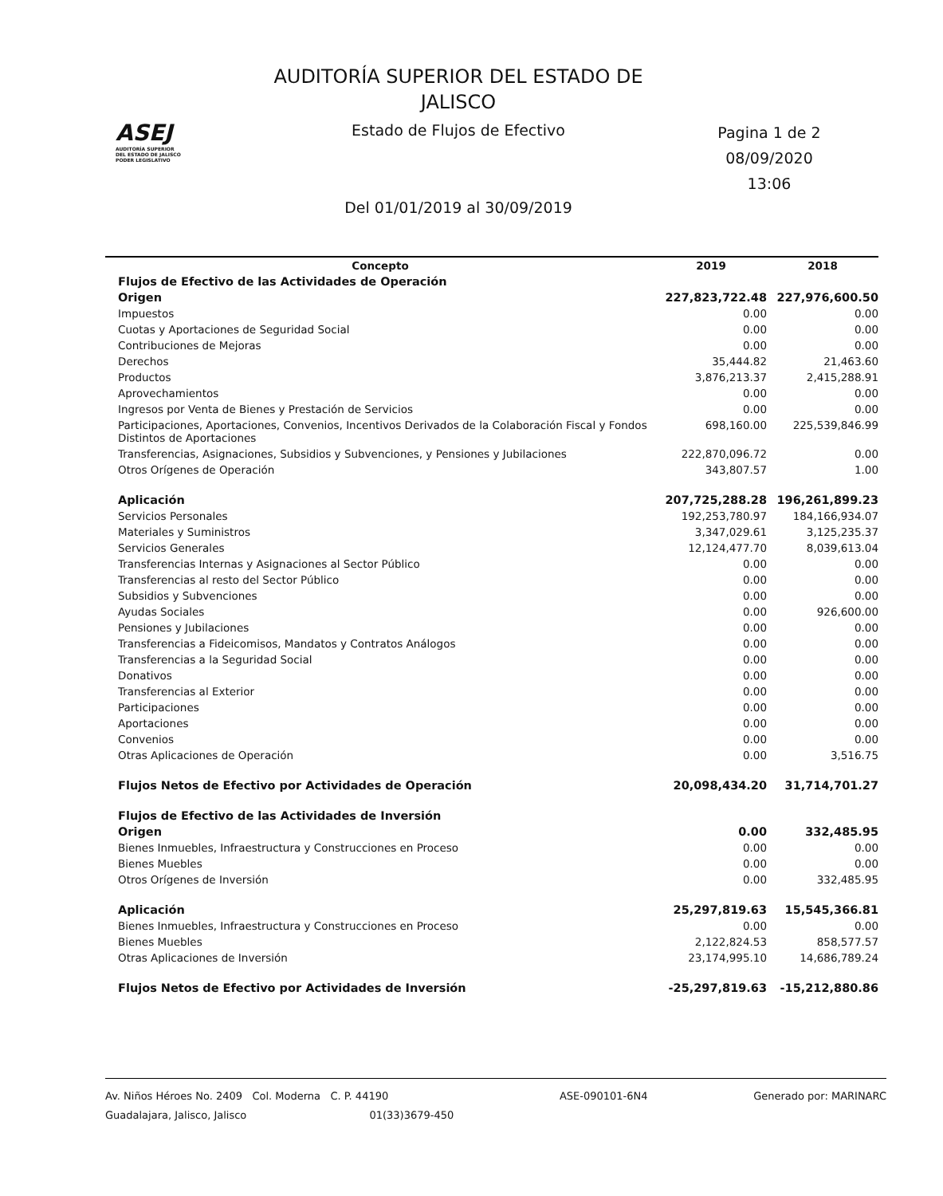ASEJ
AUDITORÍA SUPERIOR
DEL ESTADO DE JALISCO
PODER LEGISLATIVO
AUDITORÍA SUPERIOR DEL ESTADO DE
JALISCO
Estado de Flujos de Efectivo
Del 01/01/2019 al 30/09/2019
Pagina 1 de 2
08/09/2020
13:06
| Concepto | 2019 | 2018 |
| --- | --- | --- |
| Flujos de Efectivo de las Actividades de Operación | | |
| Origen | 227,823,722.48 | 227,976,600.50 |
| Impuestos | 0.00 | 0.00 |
| Cuotas y Aportaciones de Seguridad Social | 0.00 | 0.00 |
| Contribuciones de Mejoras | 0.00 | 0.00 |
| Derechos | 35,444.82 | 21,463.60 |
| Productos | 3,876,213.37 | 2,415,288.91 |
| Aprovechamientos | 0.00 | 0.00 |
| Ingresos por Venta de Bienes y Prestación de Servicios | 0.00 | 0.00 |
| Participaciones, Aportaciones, Convenios, Incentivos Derivados de la Colaboración Fiscal y Fondos Distintos de Aportaciones | 698,160.00 | 225,539,846.99 |
| Transferencias, Asignaciones, Subsidios y Subvenciones, y Pensiones y Jubilaciones | 222,870,096.72 | 0.00 |
| Otros Orígenes de Operación | 343,807.57 | 1.00 |
| Aplicación | 207,725,288.28 | 196,261,899.23 |
| Servicios Personales | 192,253,780.97 | 184,166,934.07 |
| Materiales y Suministros | 3,347,029.61 | 3,125,235.37 |
| Servicios Generales | 12,124,477.70 | 8,039,613.04 |
| Transferencias Internas y Asignaciones al Sector Público | 0.00 | 0.00 |
| Transferencias al resto del Sector Público | 0.00 | 0.00 |
| Subsidios y Subvenciones | 0.00 | 0.00 |
| Ayudas Sociales | 0.00 | 926,600.00 |
| Pensiones y Jubilaciones | 0.00 | 0.00 |
| Transferencias a Fideicomisos, Mandatos y Contratos Análogos | 0.00 | 0.00 |
| Transferencias a la Seguridad Social | 0.00 | 0.00 |
| Donativos | 0.00 | 0.00 |
| Transferencias al Exterior | 0.00 | 0.00 |
| Participaciones | 0.00 | 0.00 |
| Aportaciones | 0.00 | 0.00 |
| Convenios | 0.00 | 0.00 |
| Otras Aplicaciones de Operación | 0.00 | 3,516.75 |
| Flujos Netos de Efectivo por Actividades de Operación | 20,098,434.20 | 31,714,701.27 |
| Flujos de Efectivo de las Actividades de Inversión | | |
| Origen | 0.00 | 332,485.95 |
| Bienes Inmuebles, Infraestructura y Construcciones en Proceso | 0.00 | 0.00 |
| Bienes Muebles | 0.00 | 0.00 |
| Otros Orígenes de Inversión | 0.00 | 332,485.95 |
| Aplicación | 25,297,819.63 | 15,545,366.81 |
| Bienes Inmuebles, Infraestructura y Construcciones en Proceso | 0.00 | 0.00 |
| Bienes Muebles | 2,122,824.53 | 858,577.57 |
| Otras Aplicaciones de Inversión | 23,174,995.10 | 14,686,789.24 |
| Flujos Netos de Efectivo por Actividades de Inversión | -25,297,819.63 | -15,212,880.86 |
Av. Niños Héroes No. 2409 Col. Moderna C. P. 44190
Guadalajara, Jalisco, Jalisco 01(33)3679-450
ASE-090101-6N4 Generado por: MARINARC